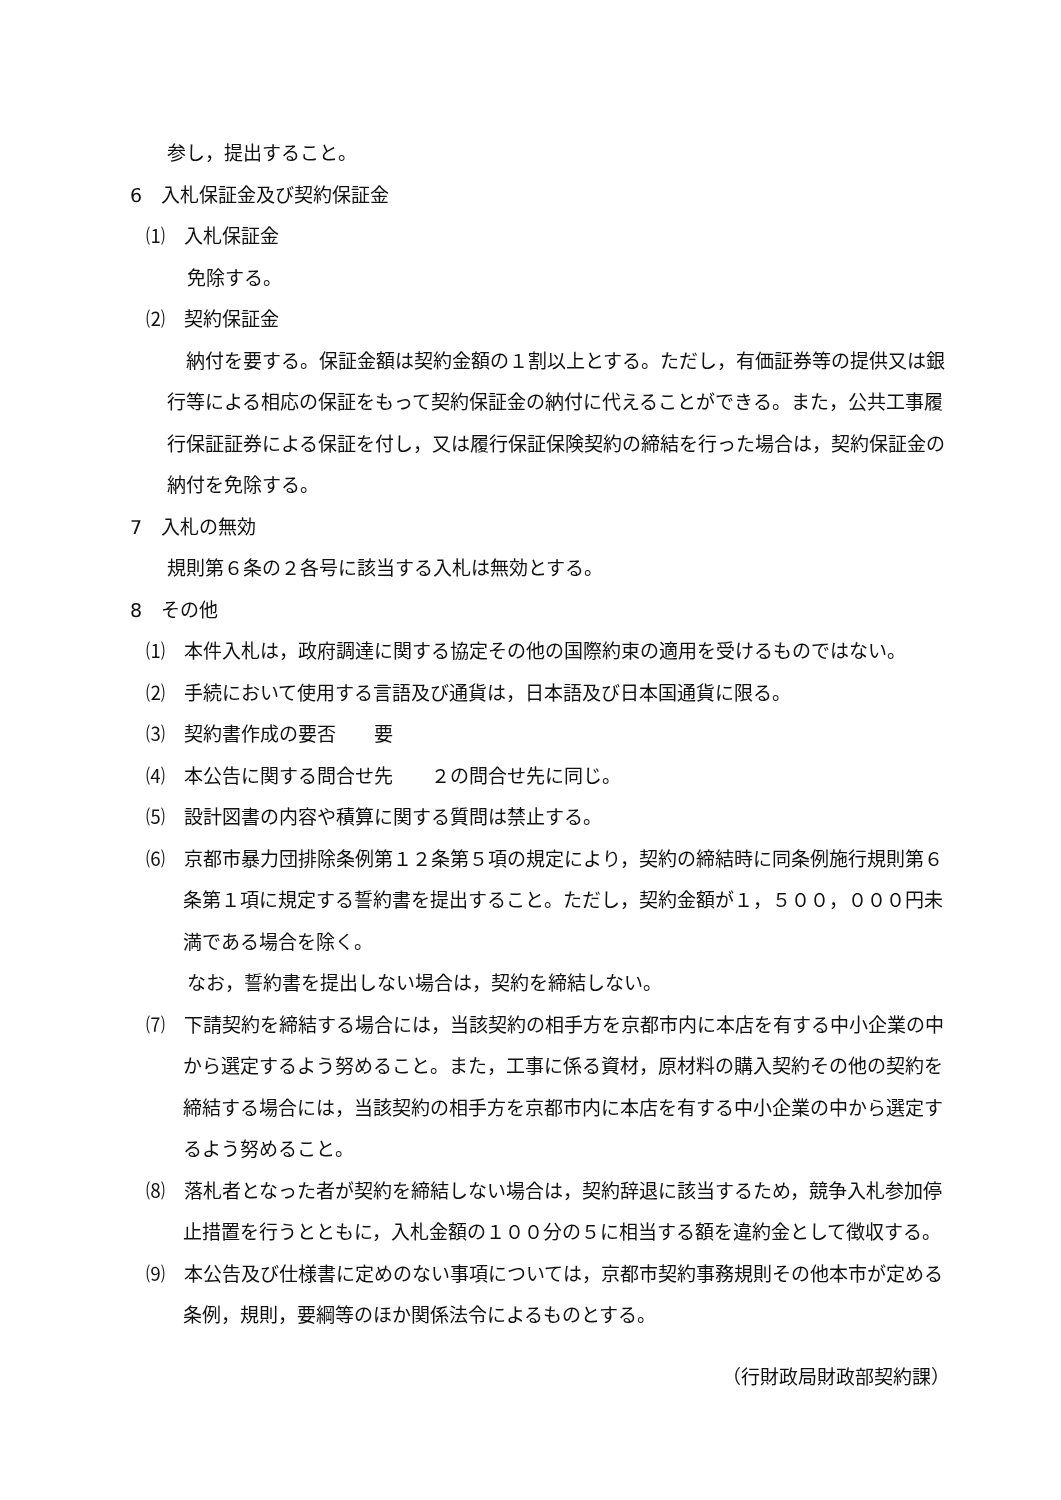参し，提出すること。
6　入札保証金及び契約保証金
⑴　入札保証金
免除する。
⑵　契約保証金
　納付を要する。保証金額は契約金額の１割以上とする。ただし，有価証券等の提供又は銀行等による相応の保証をもって契約保証金の納付に代えることができる。また，公共工事履行保証証券による保証を付し，又は履行保証保険契約の締結を行った場合は，契約保証金の納付を免除する。
7　入札の無効
規則第６条の２各号に該当する入札は無効とする。
8　その他
⑴　本件入札は，政府調達に関する協定その他の国際約束の適用を受けるものではない。
⑵　手続において使用する言語及び通貨は，日本語及び日本国通貨に限る。
⑶　契約書作成の要否　　要
⑷　本公告に関する問合せ先　　２の問合せ先に同じ。
⑸　設計図書の内容や積算に関する質問は禁止する。
⑹　京都市暴力団排除条例第１２条第５項の規定により，契約の締結時に同条例施行規則第６条第１項に規定する誓約書を提出すること。ただし，契約金額が１，５００，０００円未満である場合を除く。
なお，誓約書を提出しない場合は，契約を締結しない。
⑺　下請契約を締結する場合には，当該契約の相手方を京都市内に本店を有する中小企業の中から選定するよう努めること。また，工事に係る資材，原材料の購入契約その他の契約を締結する場合には，当該契約の相手方を京都市内に本店を有する中小企業の中から選定するよう努めること。
⑻　落札者となった者が契約を締結しない場合は，契約辞退に該当するため，競争入札参加停止措置を行うとともに，入札金額の１００分の５に相当する額を違約金として徴収する。
⑼　本公告及び仕様書に定めのない事項については，京都市契約事務規則その他本市が定める条例，規則，要綱等のほか関係法令によるものとする。
（行財政局財政部契約課）